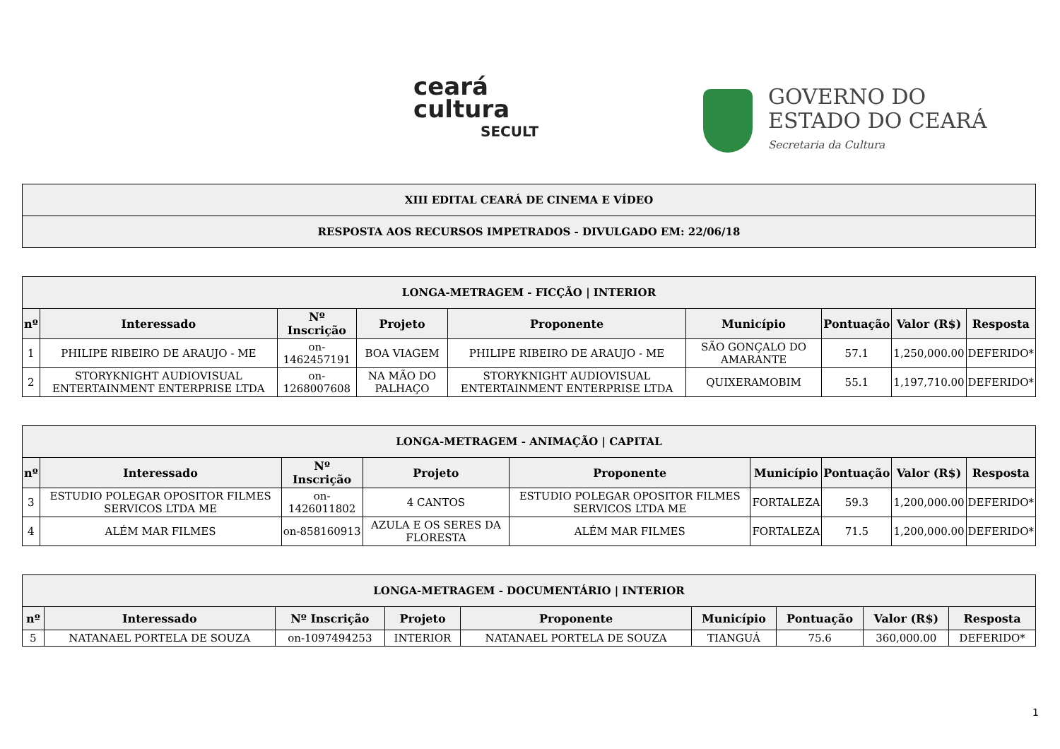ceará
cultura
SECULT
GOVERNO DO
ESTADO DO CEARÁ
Secretaria da Cultura
| XIII EDITAL CEARÁ DE CINEMA E VÍDEO |
| RESPOSTA AOS RECURSOS IMPETRADOS - DIVULGADO EM: 22/06/18 |
| LONGA-METRAGEM - FICÇÃO / INTERIOR | | | | | | | | |
| nº | Interessado | Nº Inscrição | Projeto | Proponente | Município | Pontuação | Valor (R$) | Resposta |
| 1 | PHILIPE RIBEIRO DE ARAUJO - ME | on-1462457191 | BOA VIAGEM | PHILIPE RIBEIRO DE ARAUJO - ME | SÃO GONÇALO DO AMARANTE | 57.1 | 1,250,000.00 | DEFERIDO* |
| 2 | STORYKNIGHT AUDIOVISUAL ENTERTAINMENT ENTERPRISE LTDA | on-1268007608 | NA MÃO DO PALHAÇO | STORYKNIGHT AUDIOVISUAL ENTERTAINMENT ENTERPRISE LTDA | QUIXERAMOBIM | 55.1 | 1,197,710.00 | DEFERIDO* |
| LONGA-METRAGEM - ANIMAÇÃO / CAPITAL | | | | | | | | |
| nº | Interessado | Nº Inscrição | Projeto | Proponente | Município | Pontuação | Valor (R$) | Resposta |
| 3 | ESTUDIO POLEGAR OPOSITOR FILMES SERVICOS LTDA ME | on-1426011802 | 4 CANTOS | ESTUDIO POLEGAR OPOSITOR FILMES SERVICOS LTDA ME | FORTALEZA | 59.3 | 1,200,000.00 | DEFERIDO* |
| 4 | ALÉM MAR FILMES | on-858160913 | AZULA E OS SERES DA FLORESTA | ALÉM MAR FILMES | FORTALEZA | 71.5 | 1,200,000.00 | DEFERIDO* |
| LONGA-METRAGEM - DOCUMENTÁRIO / INTERIOR | | | | | | | | |
| nº | Interessado | Nº Inscrição | Projeto | Proponente | Município | Pontuação | Valor (R$) | Resposta |
| 5 | NATANAEL PORTELA DE SOUZA | on-1097494253 | INTERIOR | NATANAEL PORTELA DE SOUZA | TIANGUÁ | 75.6 | 360,000.00 | DEFERIDO* |
1